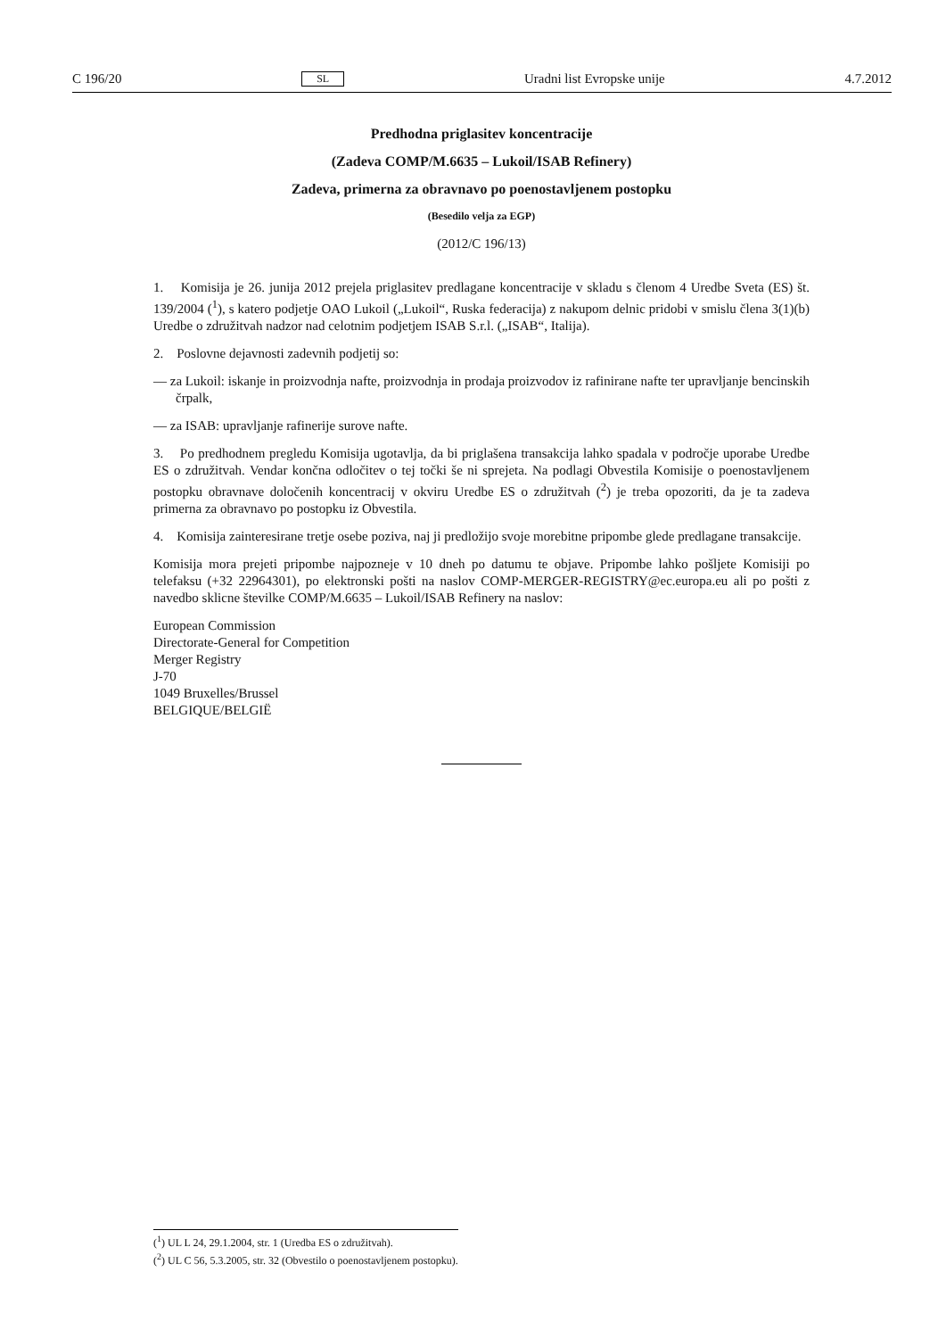C 196/20 SL Uradni list Evropske unije 4.7.2012
Predhodna priglasitev koncentracije
(Zadeva COMP/M.6635 – Lukoil/ISAB Refinery)
Zadeva, primerna za obravnavo po poenostavljenem postopku
(Besedilo velja za EGP)
(2012/C 196/13)
1. Komisija je 26. junija 2012 prejela priglasitev predlagane koncentracije v skladu s členom 4 Uredbe Sveta (ES) št. 139/2004 (<sup>1</sup>), s katero podjetje OAO Lukoil („Lukoil“, Ruska federacija) z nakupom delnic pridobi v smislu člena 3(1)(b) Uredbe o združitvah nadzor nad celotnim podjetjem ISAB S.r.l. („ISAB“, Italija).
2. Poslovne dejavnosti zadevnih podjetij so:
— za Lukoil: iskanje in proizvodnja nafte, proizvodnja in prodaja proizvodov iz rafinirane nafte ter upravljanje bencinskih črpalk,
— za ISAB: upravljanje rafinerije surove nafte.
3. Po predhodnem pregledu Komisija ugotavlja, da bi priglašena transakcija lahko spadala v področje uporabe Uredbe ES o združitvah. Vendar končna odločitev o tej točki še ni sprejeta. Na podlagi Obvestila Komisije o poenostavljenem postopku obravnave določenih koncentracij v okviru Uredbe ES o združitvah (<sup>2</sup>) je treba opozoriti, da je ta zadeva primerna za obravnavo po postopku iz Obvestila.
4. Komisija zainteresirane tretje osebe poziva, naj ji predložijo svoje morebitne pripombe glede predlagane transakcije.
Komisija mora prejeti pripombe najpozneje v 10 dneh po datumu te objave. Pripombe lahko pošljete Komisiji po telefaksu (+32 22964301), po elektronski pošti na naslov COMP-MERGER-REGISTRY@ec.europa.eu ali po pošti z navedbo sklicne številke COMP/M.6635 – Lukoil/ISAB Refinery na naslov:
European Commission
Directorate-General for Competition
Merger Registry
J-70
1049 Bruxelles/Brussel
BELGIQUE/BELGIË
(<sup>1</sup>) UL L 24, 29.1.2004, str. 1 (Uredba ES o združitvah).
(<sup>2</sup>) UL C 56, 5.3.2005, str. 32 (Obvestilo o poenostavljenem postopku).